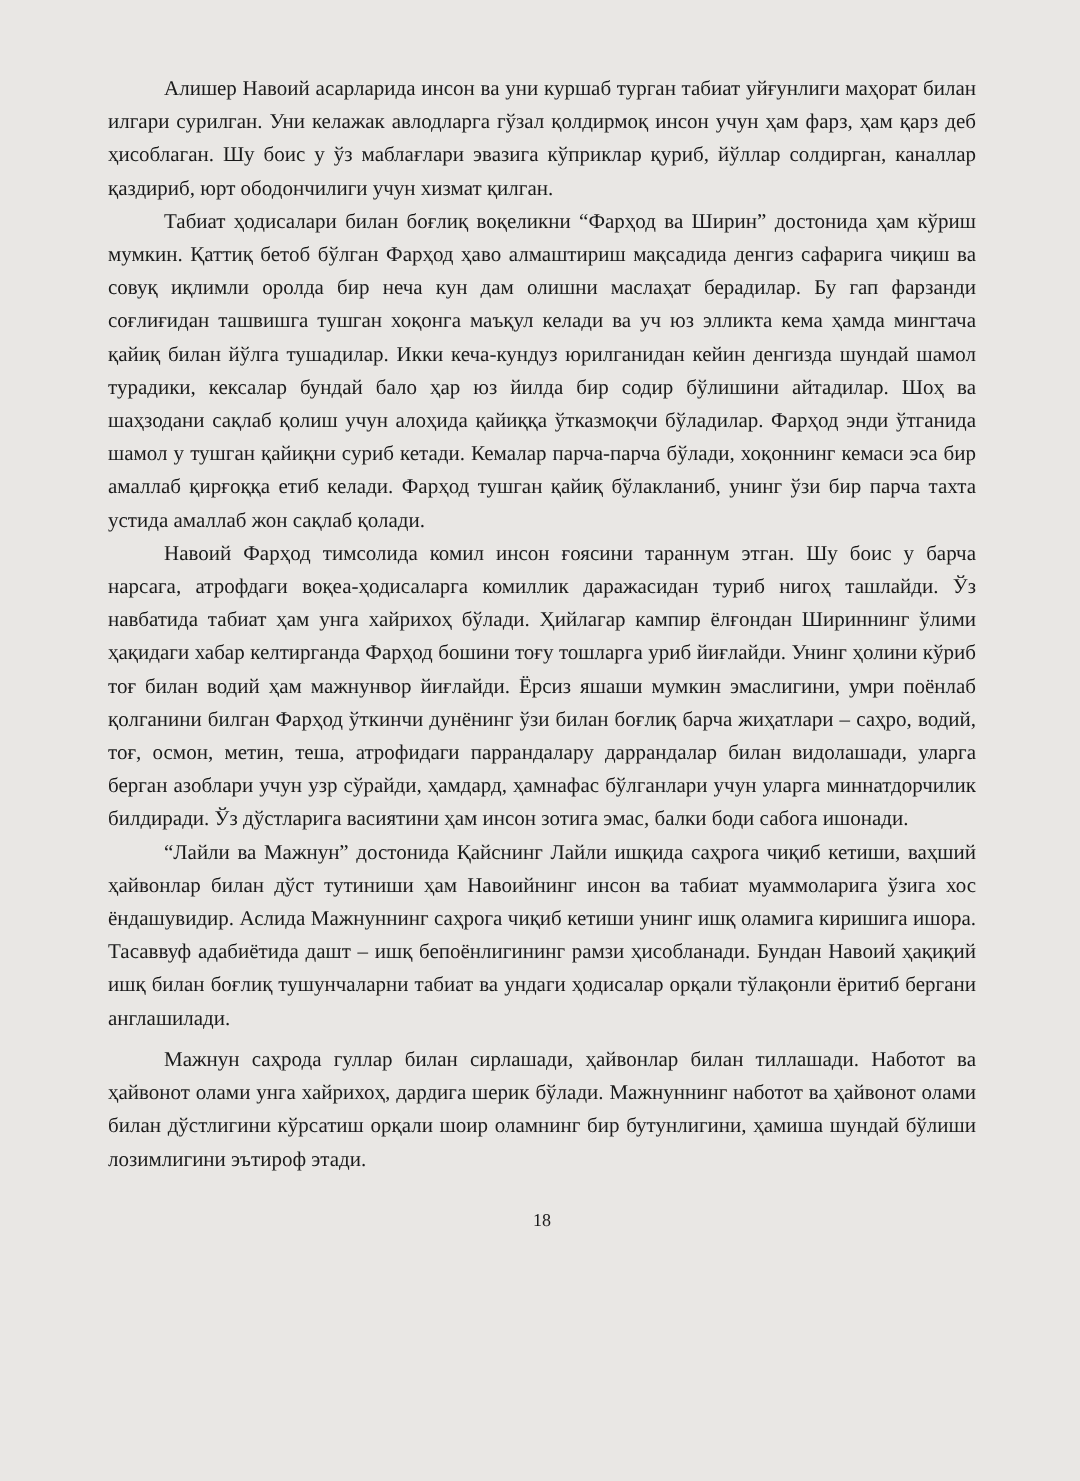Алишер Навоий асарларида инсон ва уни куршаб турган табиат уйғунлиги маҳорат билан илгари сурилган. Уни келажак авлодларга гўзал қолдирмоқ инсон учун ҳам фарз, ҳам қарз деб ҳисоблаган. Шу боис у ўз маблағлари эвазига кўприклар қуриб, йўллар солдирган, каналлар қаздириб, юрт ободончилиги учун хизмат қилган.
Табиат ҳодисалари билан боғлиқ воқеликни “Фарҳод ва Ширин” достонида ҳам кўриш мумкин. Қаттиқ бетоб бўлган Фарҳод ҳаво алмаштириш мақсадида денгиз сафарига чиқиш ва совуқ иқлимли оролда бир неча кун дам олишни маслаҳат берадилар. Бу гап фарзанди соғлиғидан ташвишга тушган хоқонга маъқул келади ва уч юз элликта кема ҳамда мингтача қайиқ билан йўлга тушадилар. Икки кеча-кундуз юрилганидан кейин денгизда шундай шамол турадики, кексалар бундай бало ҳар юз йилда бир содир бўлишини айтадилар. Шоҳ ва шаҳзодани сақлаб қолиш учун алоҳида қайиққа ўтказмоқчи бўладилар. Фарҳод энди ўтганида шамол у тушган қайиқни суриб кетади. Кемалар парча-парча бўлади, хоқоннинг кемаси эса бир амаллаб қирғоққа етиб келади. Фарҳод тушган қайиқ бўлакланиб, унинг ўзи бир парча тахта устида амаллаб жон сақлаб қолади.
Навоий Фарҳод тимсолида комил инсон ғоясини тараннум этган. Шу боис у барча нарсага, атрофдаги воқеа-ҳодисаларга комиллик даражасидан туриб нигоҳ ташлайди. Ўз навбатида табиат ҳам унга хайрихоҳ бўлади. Ҳийлагар кампир ёлғондан Шириннинг ўлими ҳақидаги хабар келтирганда Фарҳод бошини тоғу тошларга уриб йиғлайди. Унинг ҳолини кўриб тоғ билан водий ҳам мажнунвор йиғлайди. Ёрсиз яшаши мумкин эмаслигини, умри поёнлаб қолганини билган Фарҳод ўткинчи дунёнинг ўзи билан боғлиқ барча жиҳатлари – саҳро, водий, тоғ, осмон, метин, теша, атрофидаги паррандалару даррандалар билан видолашади, уларга берган азоблари учун узр сўрайди, ҳамдард, ҳамнафас бўлганлари учун уларга миннатдорчилик билдиради. Ўз дўстларига васиятини ҳам инсон зотига эмас, балки боди сабога ишонади.
“Лайли ва Мажнун” достонида Қайснинг Лайли ишқида саҳрога чиқиб кетиши, ваҳший ҳайвонлар билан дўст тутиниши ҳам Навоийнинг инсон ва табиат муаммоларига ўзига хос ёндашувидир. Аслида Мажнуннинг саҳрога чиқиб кетиши унинг ишқ оламига киришига ишора. Тасаввуф адабиётида дашт – ишқ бепоёнлигининг рамзи ҳисобланади. Бундан Навоий ҳақиқий ишқ билан боғлиқ тушунчаларни табиат ва ундаги ҳодисалар орқали тўлақонли ёритиб бергани англашилади.
Мажнун саҳрода гуллар билан сирлашади, ҳайвонлар билан тиллашади. Наботот ва ҳайвонот олами унга хайрихоҳ, дардига шерик бўлади. Мажнуннинг наботот ва ҳайвонот олами билан дўстлигини кўрсатиш орқали шоир оламнинг бир бутунлигини, ҳамиша шундай бўлиши лозимлигини эътироф этади.
18